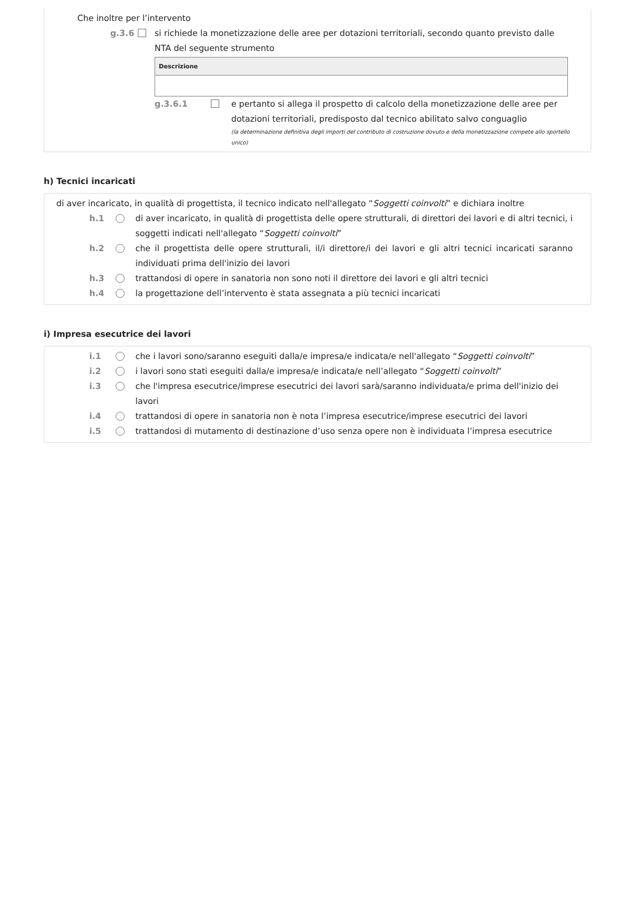Che inoltre per l’intervento
g.3.6 si richiede la monetizzazione delle aree per dotazioni territoriali, secondo quanto previsto dalle NTA del seguente strumento
| Descrizione |
| --- |
g.3.6.1 e pertanto si allega il prospetto di calcolo della monetizzazione delle aree per dotazioni territoriali, predisposto dal tecnico abilitato salvo conguaglio
(la determinazione definitiva degli importi del contributo di costruzione dovuto e della monetizzazione compete allo sportello unico)
h) Tecnici incaricati
di aver incaricato, in qualità di progettista, il tecnico indicato nell'allegato “Soggetti coinvolti” e dichiara inoltre
h.1 di aver incaricato, in qualità di progettista delle opere strutturali, di direttori dei lavori e di altri tecnici, i soggetti indicati nell'allegato “Soggetti coinvolti”
h.2 che il progettista delle opere strutturali, il/i direttore/i dei lavori e gli altri tecnici incaricati saranno individuati prima dell'inizio dei lavori
h.3 trattandosi di opere in sanatoria non sono noti il direttore dei lavori e gli altri tecnici
h.4 la progettazione dell’intervento è stata assegnata a più tecnici incaricati
i) Impresa esecutrice dei lavori
i.1 che i lavori sono/saranno eseguiti dalla/e impresa/e indicata/e nell'allegato “Soggetti coinvolti”
i.2 i lavori sono stati eseguiti dalla/e impresa/e indicata/e nell’allegato “Soggetti coinvolti”
i.3 che l'impresa esecutrice/imprese esecutrici dei lavori sarà/saranno individuata/e prima dell'inizio dei lavori
i.4 trattandosi di opere in sanatoria non è nota l’impresa esecutrice/imprese esecutrici dei lavori
i.5 trattandosi di mutamento di destinazione d’uso senza opere non è individuata l’impresa esecutrice